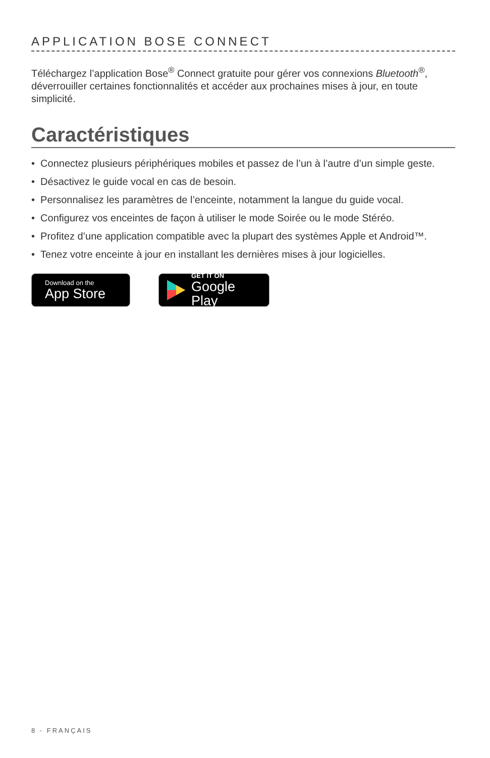APPLICATION BOSE CONNECT
Téléchargez l’application Bose<sup>®</sup> Connect gratuite pour gérer vos connexions Bluetooth<sup>®</sup>, déverrouiller certaines fonctionnalités et accéder aux prochaines mises à jour, en toute simplicité.
Caractéristiques
• Connectez plusieurs périphériques mobiles et passez de l’un à l’autre d’un simple geste.
• Désactivez le guide vocal en cas de besoin.
• Personnalisez les paramètres de l’enceinte, notamment la langue du guide vocal.
• Configurez vos enceintes de façon à utiliser le mode Soirée ou le mode Stéréo.
• Profitez d’une application compatible avec la plupart des systèmes Apple et Android™.
• Tenez votre enceinte à jour en installant les dernières mises à jour logicielles.
Download on the
App Store
GET IT ON
Google Play
8 - FRANÇAIS